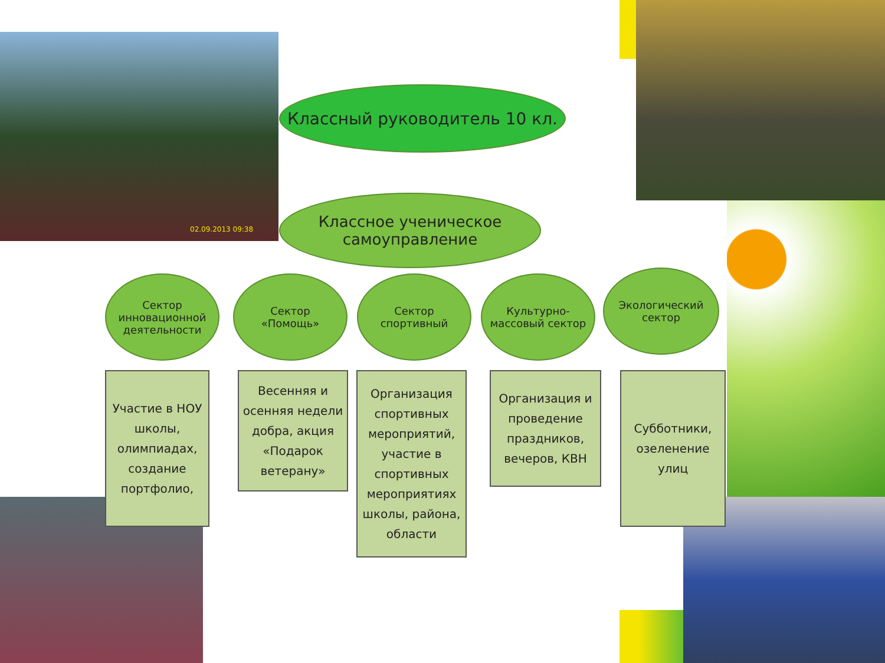Классный руководитель 10 кл.
Классное ученическое
самоуправление
Сектор
инновационной
деятельности
Сектор
«Помощь»
Сектор
спортивный
Культурно-
массовый сектор
Экологический
сектор
Участие в НОУ школы, олимпиадах, создание портфолио,
Весенняя и осенняя недели добра, акция «Подарок ветерану»
Организация спортивных мероприятий, участие в спортивных мероприятиях школы, района, области
Организация и проведение праздников, вечеров, КВН
Субботники, озеленение улиц
02.09.2013 09:38